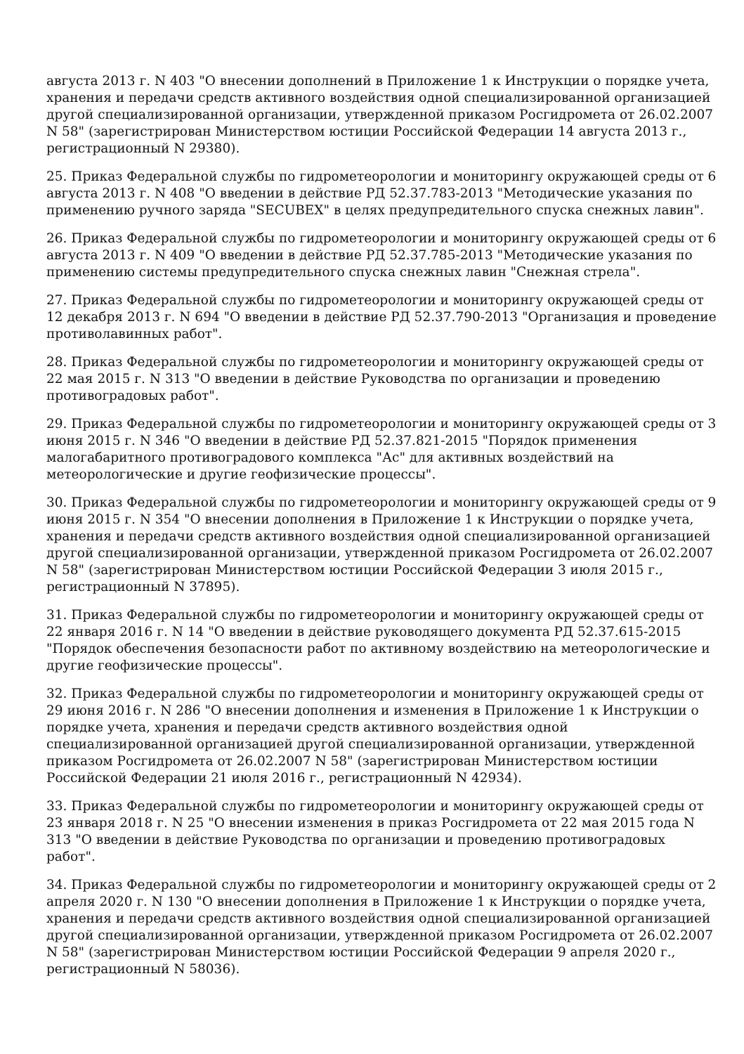августа 2013 г. N 403 "О внесении дополнений в Приложение 1 к Инструкции о порядке учета, хранения и передачи средств активного воздействия одной специализированной организацией другой специализированной организации, утвержденной приказом Росгидромета от 26.02.2007 N 58" (зарегистрирован Министерством юстиции Российской Федерации 14 августа 2013 г., регистрационный N 29380).
25. Приказ Федеральной службы по гидрометеорологии и мониторингу окружающей среды от 6 августа 2013 г. N 408 "О введении в действие РД 52.37.783-2013 "Методические указания по применению ручного заряда "SECUBEX" в целях предупредительного спуска снежных лавин".
26. Приказ Федеральной службы по гидрометеорологии и мониторингу окружающей среды от 6 августа 2013 г. N 409 "О введении в действие РД 52.37.785-2013 "Методические указания по применению системы предупредительного спуска снежных лавин "Снежная стрела".
27. Приказ Федеральной службы по гидрометеорологии и мониторингу окружающей среды от 12 декабря 2013 г. N 694 "О введении в действие РД 52.37.790-2013 "Организация и проведение противолавинных работ".
28. Приказ Федеральной службы по гидрометеорологии и мониторингу окружающей среды от 22 мая 2015 г. N 313 "О введении в действие Руководства по организации и проведению противоградовых работ".
29. Приказ Федеральной службы по гидрометеорологии и мониторингу окружающей среды от 3 июня 2015 г. N 346 "О введении в действие РД 52.37.821-2015 "Порядок применения малогабаритного противоградового комплекса "Ас" для активных воздействий на метеорологические и другие геофизические процессы".
30. Приказ Федеральной службы по гидрометеорологии и мониторингу окружающей среды от 9 июня 2015 г. N 354 "О внесении дополнения в Приложение 1 к Инструкции о порядке учета, хранения и передачи средств активного воздействия одной специализированной организацией другой специализированной организации, утвержденной приказом Росгидромета от 26.02.2007 N 58" (зарегистрирован Министерством юстиции Российской Федерации 3 июля 2015 г., регистрационный N 37895).
31. Приказ Федеральной службы по гидрометеорологии и мониторингу окружающей среды от 22 января 2016 г. N 14 "О введении в действие руководящего документа РД 52.37.615-2015 "Порядок обеспечения безопасности работ по активному воздействию на метеорологические и другие геофизические процессы".
32. Приказ Федеральной службы по гидрометеорологии и мониторингу окружающей среды от 29 июня 2016 г. N 286 "О внесении дополнения и изменения в Приложение 1 к Инструкции о порядке учета, хранения и передачи средств активного воздействия одной специализированной организацией другой специализированной организации, утвержденной приказом Росгидромета от 26.02.2007 N 58" (зарегистрирован Министерством юстиции Российской Федерации 21 июля 2016 г., регистрационный N 42934).
33. Приказ Федеральной службы по гидрометеорологии и мониторингу окружающей среды от 23 января 2018 г. N 25 "О внесении изменения в приказ Росгидромета от 22 мая 2015 года N 313 "О введении в действие Руководства по организации и проведению противоградовых работ".
34. Приказ Федеральной службы по гидрометеорологии и мониторингу окружающей среды от 2 апреля 2020 г. N 130 "О внесении дополнения в Приложение 1 к Инструкции о порядке учета, хранения и передачи средств активного воздействия одной специализированной организацией другой специализированной организации, утвержденной приказом Росгидромета от 26.02.2007 N 58" (зарегистрирован Министерством юстиции Российской Федерации 9 апреля 2020 г., регистрационный N 58036).